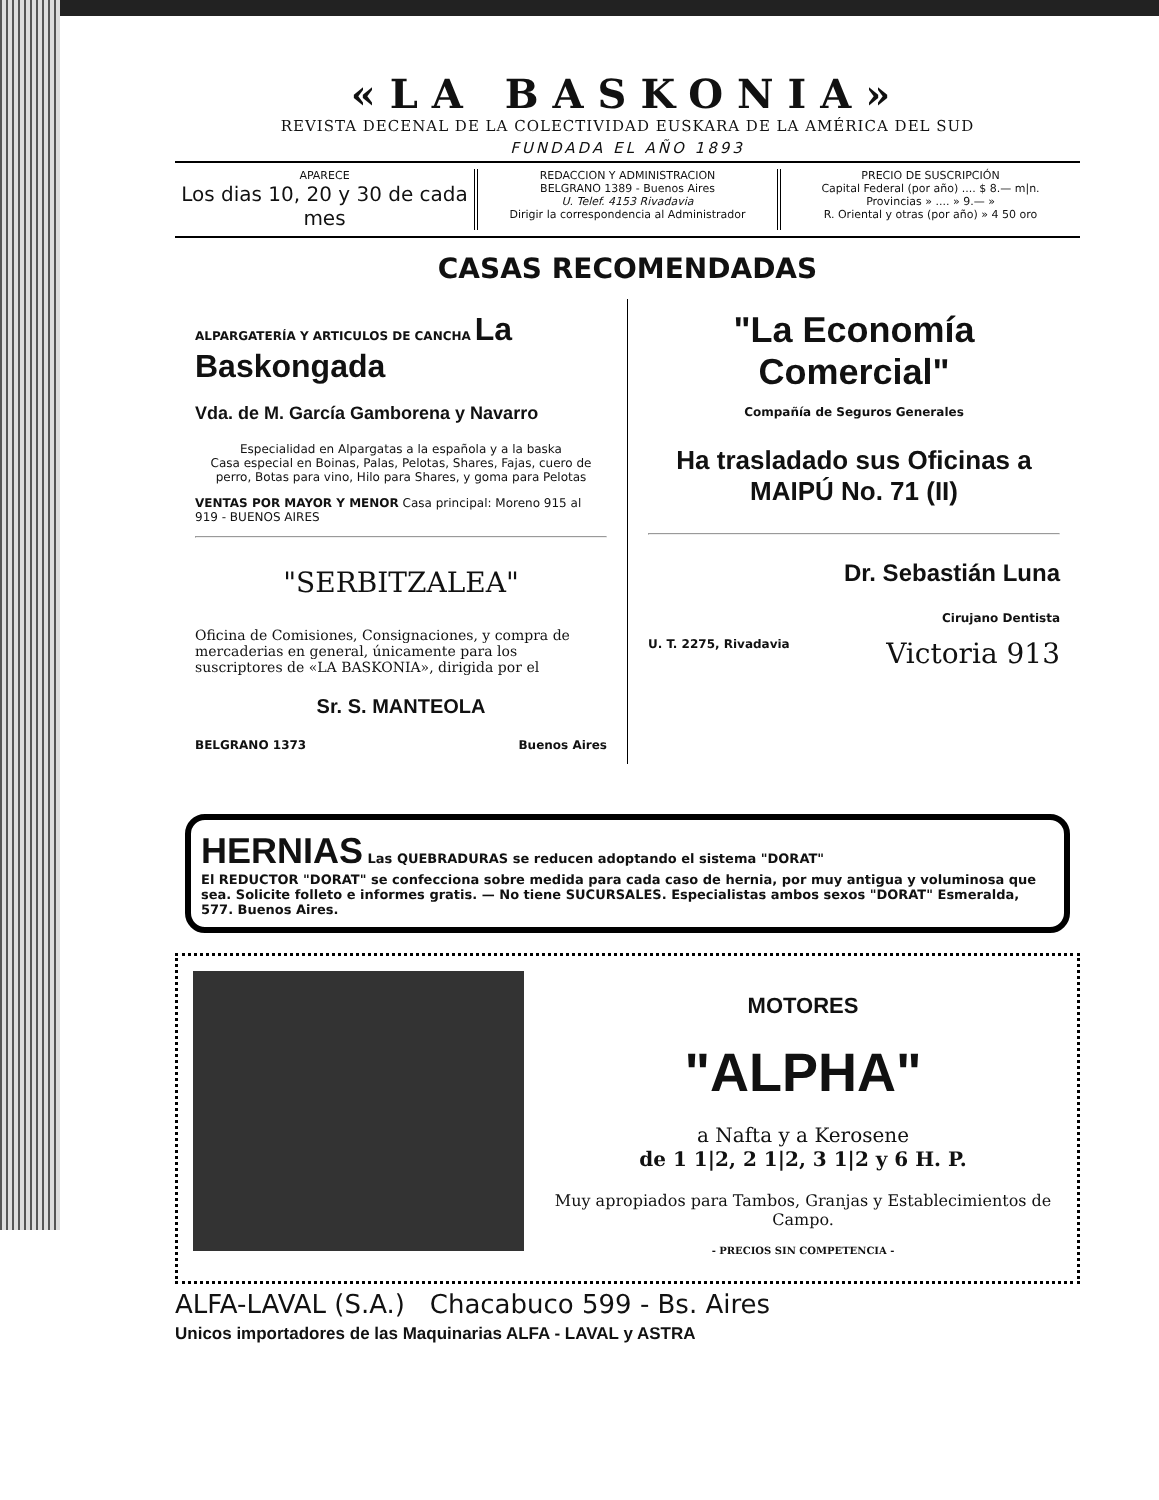«LA BASKONIA»
REVISTA DECENAL DE LA COLECTIVIDAD EUSKARA DE LA AMÉRICA DEL SUD
FUNDADA EL AÑO 1893
APARECE
Los dias 10, 20 y 30 de cada mes
REDACCION Y ADMINISTRACION
BELGRANO 1389 - Buenos Aires
U. Telef. 4153 Rivadavia
Dirigir la correspondencia al Administrador
PRECIO DE SUSCRIPCIÓN
Capital Federal (por año) .... $ 8.— m|n.
Provincias » .... » 9.— »
R. Oriental y otras (por año) » 4 50 oro
CASAS RECOMENDADAS
ALPARGATERÍA Y ARTICULOS DE CANCHA La Baskongada
Vda. de M. García Gamborena y Navarro
Especialidad en Alpargatas a la española y a la baska
Casa especial en Boinas, Palas, Pelotas, Shares, Fajas, cuero de perro, Botas para vino, Hilo para Shares, y goma para Pelotas
VENTAS POR MAYOR Y MENOR Casa principal: Moreno 915 al 919 - BUENOS AIRES
"SERBITZALEA"
Oficina de Comisiones, Consignaciones, y compra de mercaderias en general, únicamente para los suscriptores de «LA BASKONIA», dirigida por el
Sr. S. MANTEOLA
BELGRANO 1373 Buenos Aires
"La Economía Comercial"
Compañía de Seguros Generales
Ha trasladado sus Oficinas a
MAIPÚ No. 71 (II)
Dr. Sebastián Luna
Cirujano Dentista
U. T. 2275, Rivadavia Victoria 913
HERNIAS Las QUEBRADURAS se reducen adoptando el sistema "DORAT"
El REDUCTOR "DORAT" se confecciona sobre medida para cada caso de hernia, por muy antigua y voluminosa que sea. Solicite folleto e informes gratis. — No tiene SUCURSALES. Especialistas ambos sexos "DORAT" Esmeralda, 577. Buenos Aires.
MOTORES
"ALPHA"
a Nafta y a Kerosene
de 1 1|2, 2 1|2, 3 1|2 y 6 H. P.
Muy apropiados para Tambos, Granjas y Establecimientos de Campo.
- PRECIOS SIN COMPETENCIA -
ALFA-LAVAL (S.A.) Chacabuco 599 - Bs. Aires
Unicos importadores de las Maquinarias ALFA - LAVAL y ASTRA